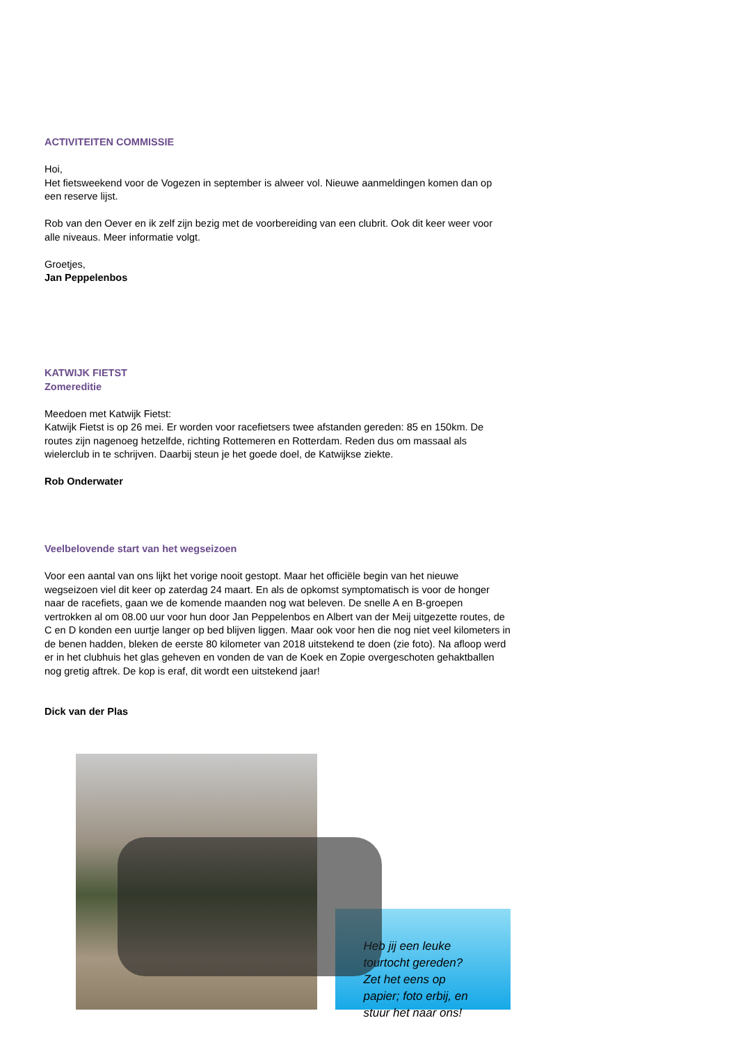ACTIVITEITEN COMMISSIE
Hoi,
Het fietsweekend voor de Vogezen in september is alweer vol. Nieuwe aanmeldingen komen dan op een reserve lijst.
Rob van den Oever en ik zelf zijn bezig met de voorbereiding van een clubrit. Ook dit keer weer voor alle niveaus. Meer informatie volgt.
Groetjes,
Jan Peppelenbos
KATWIJK FIETST
Zomereditie
Meedoen met Katwijk Fietst:
Katwijk Fietst is op 26 mei. Er worden voor racefietsers twee afstanden gereden: 85 en 150km. De routes zijn nagenoeg hetzelfde, richting Rottemeren en Rotterdam. Reden dus om massaal als wielerclub in te schrijven. Daarbij steun je het goede doel, de Katwijkse ziekte.
Rob Onderwater
Veelbelovende start van het wegseizoen
Voor een aantal van ons lijkt het vorige nooit gestopt. Maar het officiële begin van het nieuwe wegseizoen viel dit keer op zaterdag 24 maart. En als de opkomst symptomatisch is voor de honger naar de racefiets, gaan we de komende maanden nog wat beleven. De snelle A en B-groepen vertrokken al om 08.00 uur voor hun door Jan Peppelenbos en Albert van der Meij uitgezette routes, de C en D konden een uurtje langer op bed blijven liggen. Maar ook voor hen die nog niet veel kilometers in de benen hadden, bleken de eerste 80 kilometer van 2018 uitstekend te doen (zie foto). Na afloop werd er in het clubhuis het glas geheven en vonden de van de Koek en Zopie overgeschoten gehaktballen nog gretig aftrek. De kop is eraf, dit wordt een uitstekend jaar!
Dick van der Plas
Heb jij een leuke tourtocht gereden? Zet het eens op papier; foto erbij, en stuur het naar ons!